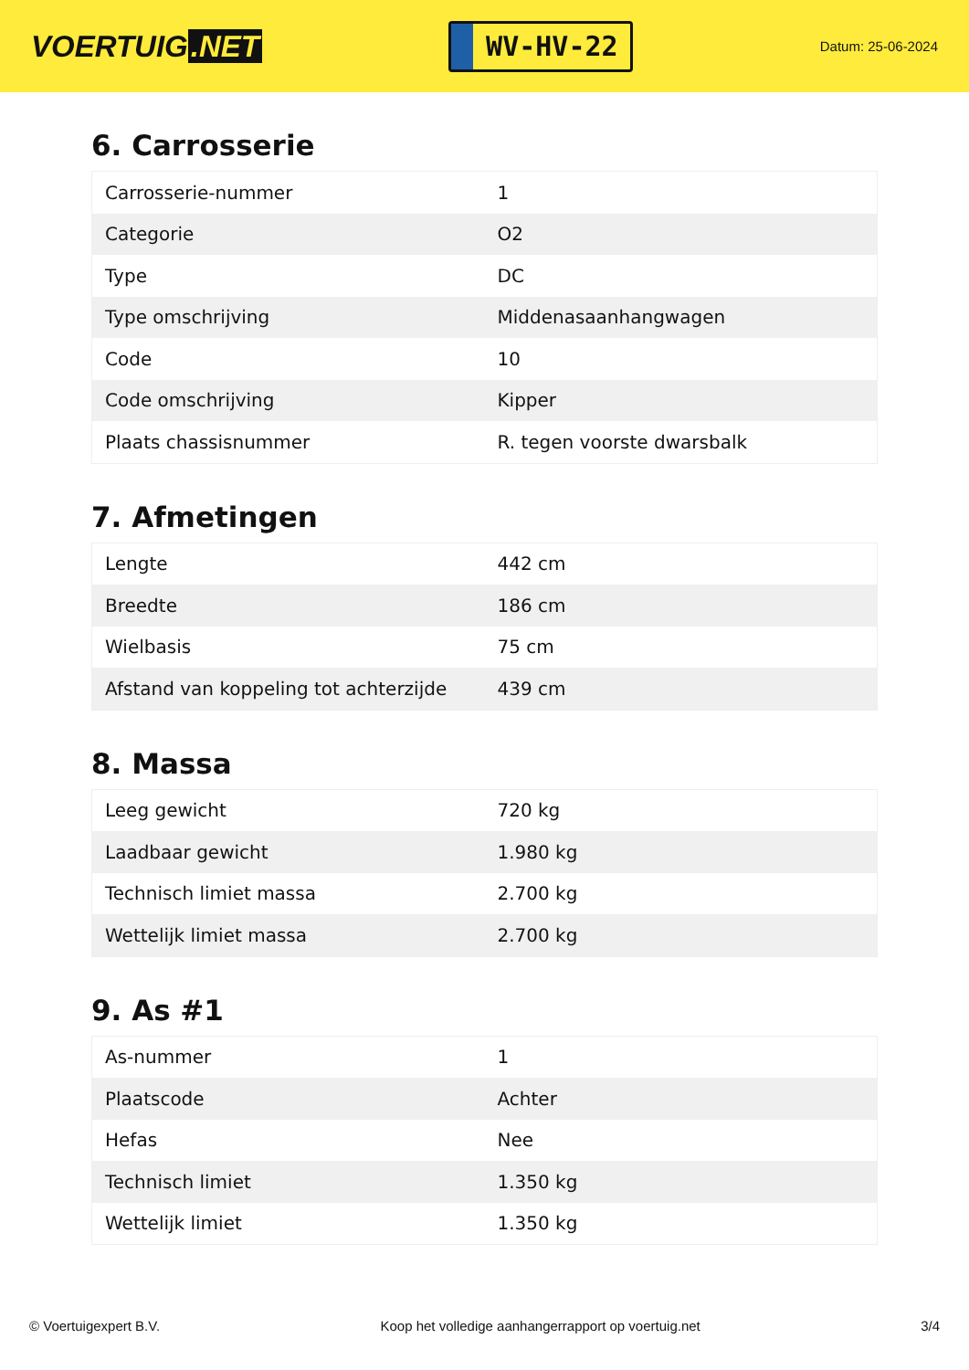VOERTUIG.NET
WV-HV-22
Datum: 25-06-2024
6. Carrosserie
| Carrosserie-nummer | 1 |
| Categorie | O2 |
| Type | DC |
| Type omschrijving | Middenasaanhangwagen |
| Code | 10 |
| Code omschrijving | Kipper |
| Plaats chassisnummer | R. tegen voorste dwarsbalk |
7. Afmetingen
| Lengte | 442 cm |
| Breedte | 186 cm |
| Wielbasis | 75 cm |
| Afstand van koppeling tot achterzijde | 439 cm |
8. Massa
| Leeg gewicht | 720 kg |
| Laadbaar gewicht | 1.980 kg |
| Technisch limiet massa | 2.700 kg |
| Wettelijk limiet massa | 2.700 kg |
9. As #1
| As-nummer | 1 |
| Plaatscode | Achter |
| Hefas | Nee |
| Technisch limiet | 1.350 kg |
| Wettelijk limiet | 1.350 kg |
© Voertuigexpert B.V. Koop het volledige aanhangerrapport op voertuig.net 3/4